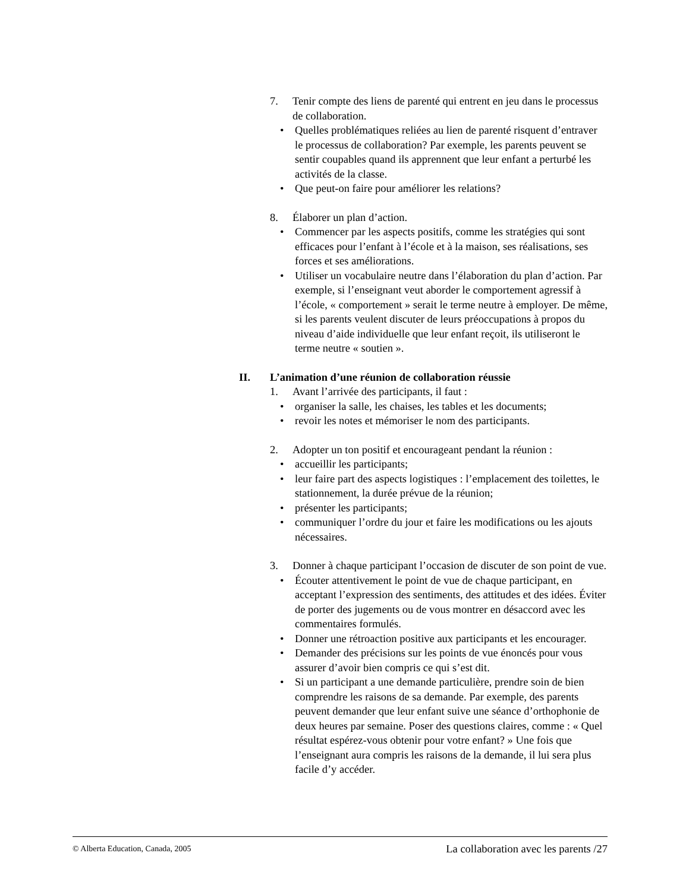7. Tenir compte des liens de parenté qui entrent en jeu dans le processus de collaboration.
• Quelles problématiques reliées au lien de parenté risquent d’entraver le processus de collaboration? Par exemple, les parents peuvent se sentir coupables quand ils apprennent que leur enfant a perturbé les activités de la classe.
• Que peut-on faire pour améliorer les relations?
8. Élaborer un plan d’action.
• Commencer par les aspects positifs, comme les stratégies qui sont efficaces pour l’enfant à l’école et à la maison, ses réalisations, ses forces et ses améliorations.
• Utiliser un vocabulaire neutre dans l’élaboration du plan d’action. Par exemple, si l’enseignant veut aborder le comportement agressif à l’école, « comportement » serait le terme neutre à employer. De même, si les parents veulent discuter de leurs préoccupations à propos du niveau d’aide individuelle que leur enfant reçoit, ils utiliseront le terme neutre « soutien ».
II. L’animation d’une réunion de collaboration réussie
1. Avant l’arrivée des participants, il faut :
• organiser la salle, les chaises, les tables et les documents;
• revoir les notes et mémoriser le nom des participants.
2. Adopter un ton positif et encourageant pendant la réunion :
• accueillir les participants;
• leur faire part des aspects logistiques : l’emplacement des toilettes, le stationnement, la durée prévue de la réunion;
• présenter les participants;
• communiquer l’ordre du jour et faire les modifications ou les ajouts nécessaires.
3. Donner à chaque participant l’occasion de discuter de son point de vue.
• Écouter attentivement le point de vue de chaque participant, en acceptant l’expression des sentiments, des attitudes et des idées. Éviter de porter des jugements ou de vous montrer en désaccord avec les commentaires formulés.
• Donner une rétroaction positive aux participants et les encourager.
• Demander des précisions sur les points de vue énoncés pour vous assurer d’avoir bien compris ce qui s’est dit.
• Si un participant a une demande particulière, prendre soin de bien comprendre les raisons de sa demande. Par exemple, des parents peuvent demander que leur enfant suive une séance d’orthophonie de deux heures par semaine. Poser des questions claires, comme : « Quel résultat espérez-vous obtenir pour votre enfant? » Une fois que l’enseignant aura compris les raisons de la demande, il lui sera plus facile d’y accéder.
© Alberta Education, Canada, 2005 La collaboration avec les parents /27